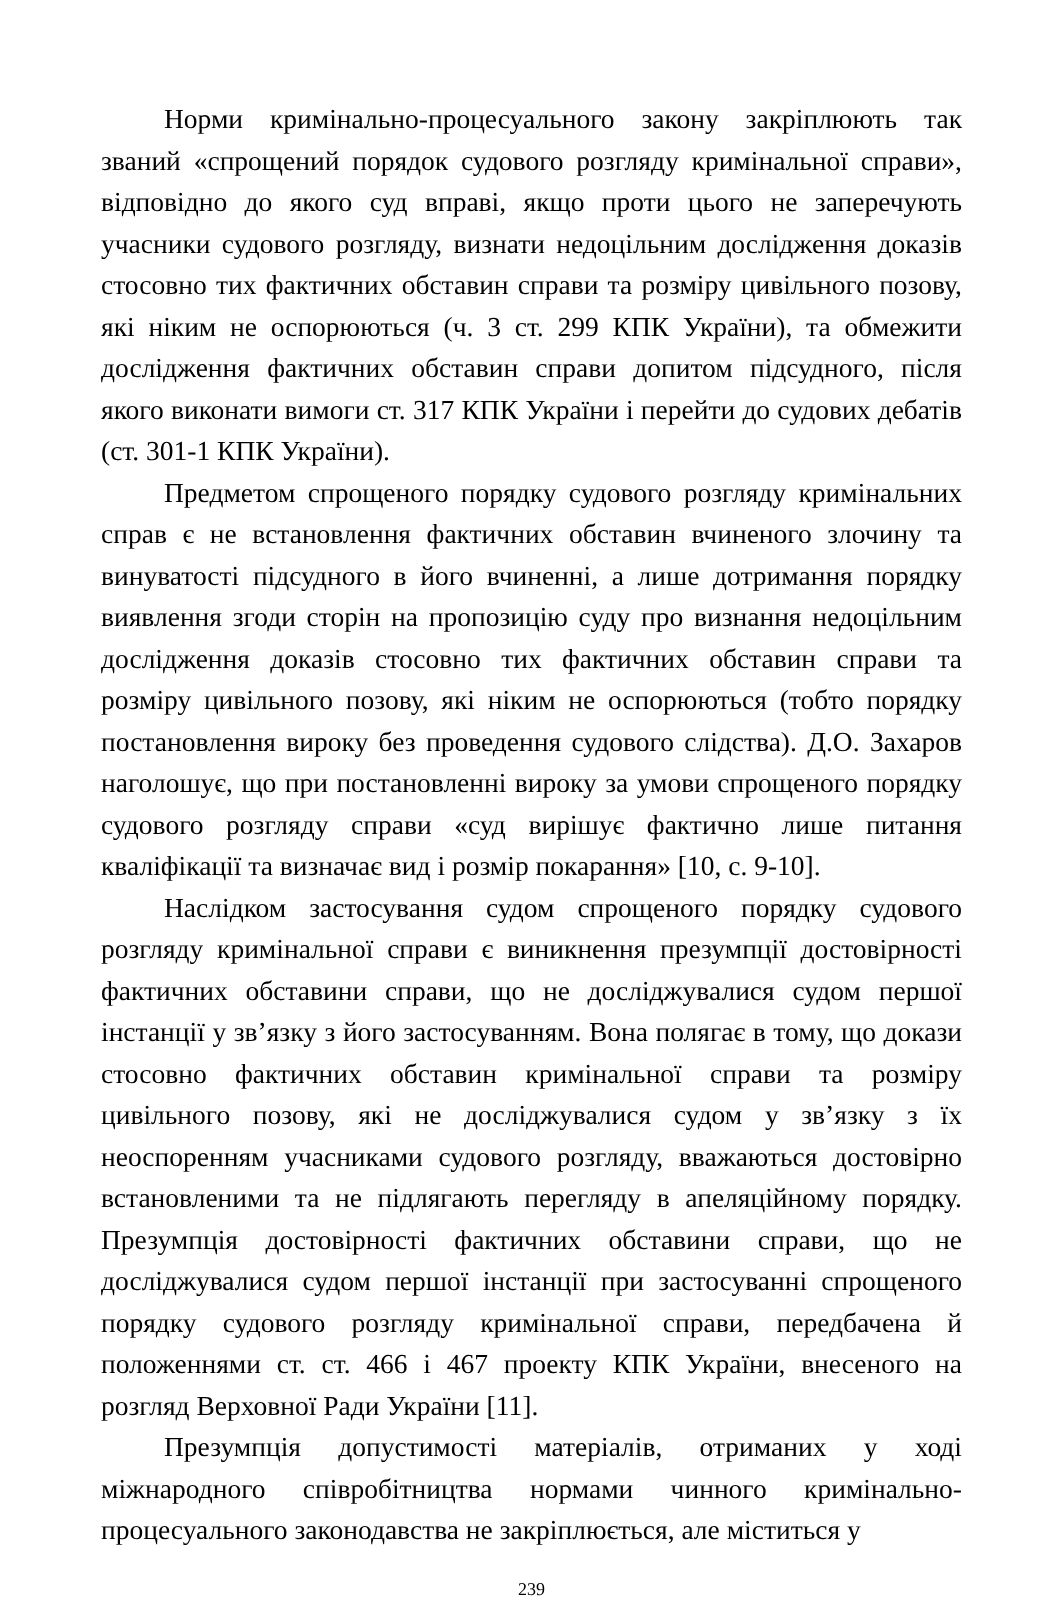Норми кримінально-процесуального закону закріплюють так званий «спрощений порядок судового розгляду кримінальної справи», відповідно до якого суд вправі, якщо проти цього не заперечують учасники судового розгляду, визнати недоцільним дослідження доказів стосовно тих фактичних обставин справи та розміру цивільного позову, які ніким не оспорюються (ч. 3 ст. 299 КПК України), та обмежити дослідження фактичних обставин справи допитом підсудного, після якого виконати вимоги ст. 317 КПК України і перейти до судових дебатів (ст. 301-1 КПК України).
Предметом спрощеного порядку судового розгляду кримінальних справ є не встановлення фактичних обставин вчиненого злочину та винуватості підсудного в його вчиненні, а лише дотримання порядку виявлення згоди сторін на пропозицію суду про визнання недоцільним дослідження доказів стосовно тих фактичних обставин справи та розміру цивільного позову, які ніким не оспорюються (тобто порядку постановлення вироку без проведення судового слідства). Д.О. Захаров наголошує, що при постановленні вироку за умови спрощеного порядку судового розгляду справи «суд вирішує фактично лише питання кваліфікації та визначає вид і розмір покарання» [10, с. 9-10].
Наслідком застосування судом спрощеного порядку судового розгляду кримінальної справи є виникнення презумпції достовірності фактичних обставини справи, що не досліджувалися судом першої інстанції у зв’язку з його застосуванням. Вона полягає в тому, що докази стосовно фактичних обставин кримінальної справи та розміру цивільного позову, які не досліджувалися судом у зв’язку з їх неоспоренням учасниками судового розгляду, вважаються достовірно встановленими та не підлягають перегляду в апеляційному порядку. Презумпція достовірності фактичних обставини справи, що не досліджувалися судом першої інстанції при застосуванні спрощеного порядку судового розгляду кримінальної справи, передбачена й положеннями ст. ст. 466 і 467 проекту КПК України, внесеного на розгляд Верховної Ради України [11].
Презумпція допустимості матеріалів, отриманих у ході міжнародного співробітництва нормами чинного кримінально-процесуального законодавства не закріплюється, але міститься у
239